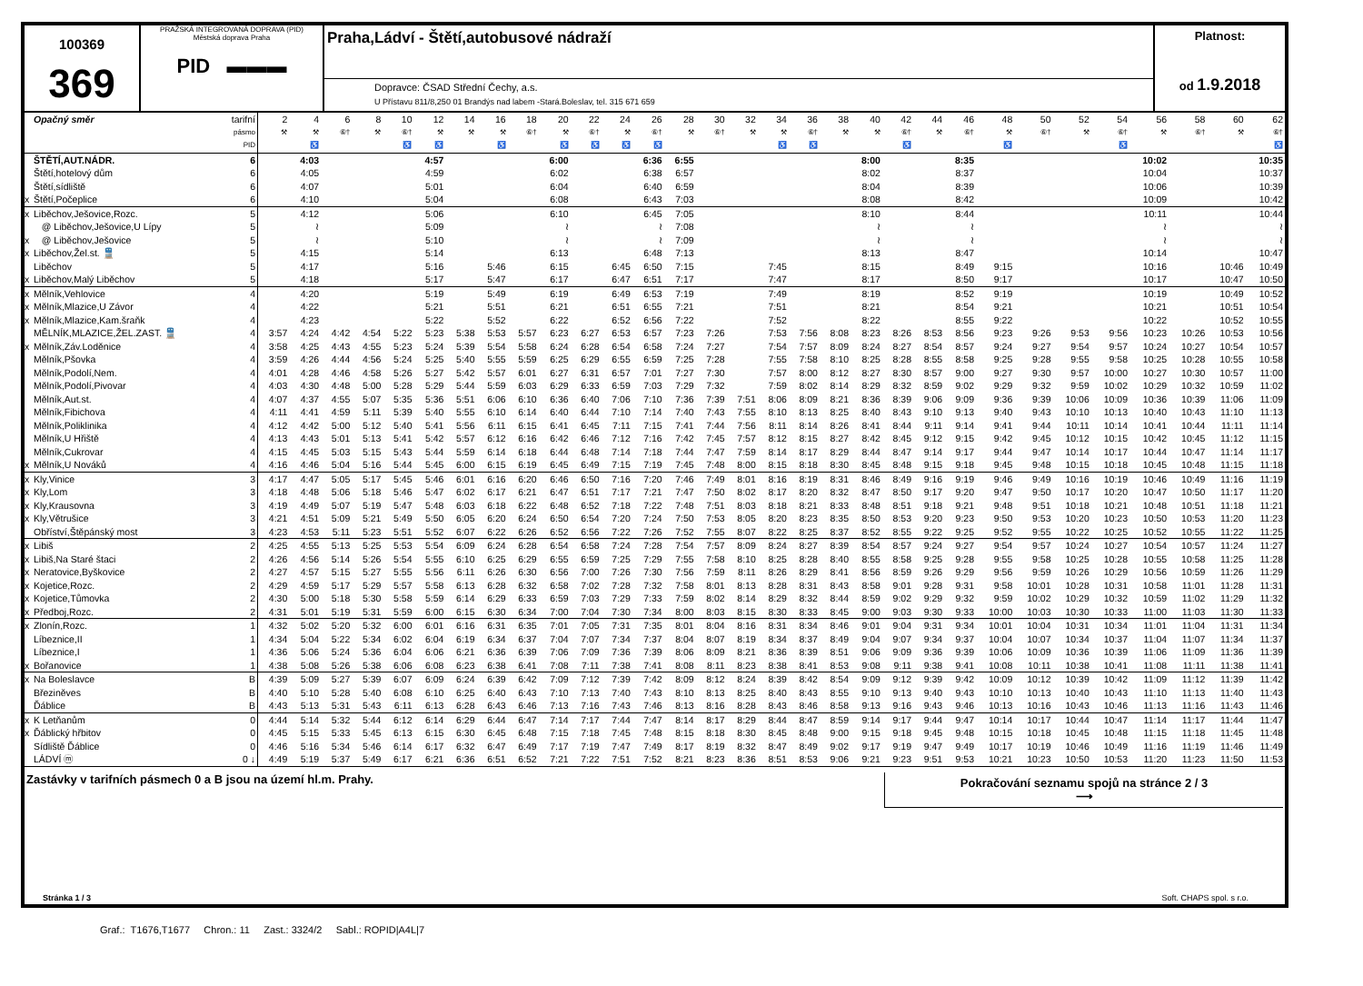100369
369
PRAŽSKÁ INTEGROVANÁ DOPRAVA (PID)
Městská doprava Praha
PID ▬▬▬
Praha,Ládví - Štětí,autobusové nádraží
Dopravce: ČSAD Střední Čechy, a.s.
U Přístavu 811/8,250 01 Brandýs nad labem -Stará.Boleslav, tel. 315 671 659
Platnost:
od 1.9.2018
| | Opačný směr | tarifní | 2 | 4 | 6 | 8 | 10 | 12 | 14 | 16 | 18 | 20 | 22 | 24 | 26 | 28 | 30 | 32 | 34 | 36 | 38 | 40 | 42 | 44 | 46 | 48 | 50 | 52 | 54 | 56 | 58 | 60 | 62 |
| | | pásmo | ⚒ | ⚒ | ⑥† | ⚒ | ⑥† | ⚒ | ⚒ | ⚒ | ⑥† | ⚒ | ⑥† | ⚒ | ⑥† | ⚒ | ⑥† | ⚒ | ⚒ | ⑥† | ⚒ | ⚒ | ⑥† | ⚒ | ⑥† | ⚒ | ⑥† | ⚒ | ⑥† | ⚒ | ⑥† | ⚒ | ⑥† |
| | | PID | | ♿ | | | ♿ | ♿ | | ♿ | | ♿ | ♿ | ♿ | ♿ | | | | ♿ | ♿ | | | ♿ | | | ♿ | | | ♿ | | | | ♿ |
| | ŠTĚTÍ,AUT.NÁDR. | 6 | | 4:03 | | | | 4:57 | | | | 6:00 | | | 6:36 | 6:55 | | | | | | 8:00 | | | 8:35 | | | | | 10:02 | | | 10:35 |
| | Štětí,hotelový dům | 6 | | 4:05 | | | | 4:59 | | | | 6:02 | | | 6:38 | 6:57 | | | | | | 8:02 | | | 8:37 | | | | | 10:04 | | | 10:37 |
| | Štětí,sídliště | 6 | | 4:07 | | | | 5:01 | | | | 6:04 | | | 6:40 | 6:59 | | | | | | 8:04 | | | 8:39 | | | | | 10:06 | | | 10:39 |
| x | Štětí,Počeplice | 6 | | 4:10 | | | | 5:04 | | | | 6:08 | | | 6:43 | 7:03 | | | | | | 8:08 | | | 8:42 | | | | | 10:09 | | | 10:42 |
| x | Liběchov,Ješovice,Rozc. | 5 | | 4:12 | | | | 5:06 | | | | 6:10 | | | 6:45 | 7:05 | | | | | | 8:10 | | | 8:44 | | | | | 10:11 | | | 10:44 |
| | @ Liběchov,Ješovice,U Lípy | 5 | | ≀ | | | | 5:09 | | | | ≀ | | | ≀ | 7:08 | | | | | | ≀ | | | ≀ | | | | | ≀ | | | ≀ |
| x | @ Liběchov,Ješovice | 5 | | ≀ | | | | 5:10 | | | | ≀ | | | ≀ | 7:09 | | | | | | ≀ | | | ≀ | | | | | ≀ | | | ≀ |
| x | Liběchov,Žel.st. 🚆 | 5 | | 4:15 | | | | 5:14 | | | | 6:13 | | | 6:48 | 7:13 | | | | | | 8:13 | | | 8:47 | | | | | 10:14 | | | 10:47 |
| | Liběchov | 5 | | 4:17 | | | | 5:16 | | 5:46 | | 6:15 | | 6:45 | 6:50 | 7:15 | | | 7:45 | | | 8:15 | | | 8:49 | 9:15 | | | | 10:16 | | 10:46 | 10:49 |
| x | Liběchov,Malý Liběchov | 5 | | 4:18 | | | | 5:17 | | 5:47 | | 6:17 | | 6:47 | 6:51 | 7:17 | | | 7:47 | | | 8:17 | | | 8:50 | 9:17 | | | | 10:17 | | 10:47 | 10:50 |
| x | Mělník,Vehlovice | 4 | | 4:20 | | | | 5:19 | | 5:49 | | 6:19 | | 6:49 | 6:53 | 7:19 | | | 7:49 | | | 8:19 | | | 8:52 | 9:19 | | | | 10:19 | | 10:49 | 10:52 |
| x | Mělník,Mlazice,U Závor | 4 | | 4:22 | | | | 5:21 | | 5:51 | | 6:21 | | 6:51 | 6:55 | 7:21 | | | 7:51 | | | 8:21 | | | 8:54 | 9:21 | | | | 10:21 | | 10:51 | 10:54 |
| x | Mělník,Mlazice,Kam.šraňk | 4 | | 4:23 | | | | 5:22 | | 5:52 | | 6:22 | | 6:52 | 6:56 | 7:22 | | | 7:52 | | | 8:22 | | | 8:55 | 9:22 | | | | 10:22 | | 10:52 | 10:55 |
| | MĚLNÍK,MLAZICE,ŽEL.ZAST. 🚆 | 4 | 3:57 | 4:24 | 4:42 | 4:54 | 5:22 | 5:23 | 5:38 | 5:53 | 5:57 | 6:23 | 6:27 | 6:53 | 6:57 | 7:23 | 7:26 | | 7:53 | 7:56 | 8:08 | 8:23 | 8:26 | 8:53 | 8:56 | 9:23 | 9:26 | 9:53 | 9:56 | 10:23 | 10:26 | 10:53 | 10:56 |
| x | Mělník,Záv.Loděnice | 4 | 3:58 | 4:25 | 4:43 | 4:55 | 5:23 | 5:24 | 5:39 | 5:54 | 5:58 | 6:24 | 6:28 | 6:54 | 6:58 | 7:24 | 7:27 | | 7:54 | 7:57 | 8:09 | 8:24 | 8:27 | 8:54 | 8:57 | 9:24 | 9:27 | 9:54 | 9:57 | 10:24 | 10:27 | 10:54 | 10:57 |
| | Mělník,Pšovka | 4 | 3:59 | 4:26 | 4:44 | 4:56 | 5:24 | 5:25 | 5:40 | 5:55 | 5:59 | 6:25 | 6:29 | 6:55 | 6:59 | 7:25 | 7:28 | | 7:55 | 7:58 | 8:10 | 8:25 | 8:28 | 8:55 | 8:58 | 9:25 | 9:28 | 9:55 | 9:58 | 10:25 | 10:28 | 10:55 | 10:58 |
| | Mělník,Podolí,Nem. | 4 | 4:01 | 4:28 | 4:46 | 4:58 | 5:26 | 5:27 | 5:42 | 5:57 | 6:01 | 6:27 | 6:31 | 6:57 | 7:01 | 7:27 | 7:30 | | 7:57 | 8:00 | 8:12 | 8:27 | 8:30 | 8:57 | 9:00 | 9:27 | 9:30 | 9:57 | 10:00 | 10:27 | 10:30 | 10:57 | 11:00 |
| | Mělník,Podolí,Pivovar | 4 | 4:03 | 4:30 | 4:48 | 5:00 | 5:28 | 5:29 | 5:44 | 5:59 | 6:03 | 6:29 | 6:33 | 6:59 | 7:03 | 7:29 | 7:32 | | 7:59 | 8:02 | 8:14 | 8:29 | 8:32 | 8:59 | 9:02 | 9:29 | 9:32 | 9:59 | 10:02 | 10:29 | 10:32 | 10:59 | 11:02 |
| | Mělník,Aut.st. | 4 | 4:07 | 4:37 | 4:55 | 5:07 | 5:35 | 5:36 | 5:51 | 6:06 | 6:10 | 6:36 | 6:40 | 7:06 | 7:10 | 7:36 | 7:39 | 7:51 | 8:06 | 8:09 | 8:21 | 8:36 | 8:39 | 9:06 | 9:09 | 9:36 | 9:39 | 10:06 | 10:09 | 10:36 | 10:39 | 11:06 | 11:09 |
| | Mělník,Fibichova | 4 | 4:11 | 4:41 | 4:59 | 5:11 | 5:39 | 5:40 | 5:55 | 6:10 | 6:14 | 6:40 | 6:44 | 7:10 | 7:14 | 7:40 | 7:43 | 7:55 | 8:10 | 8:13 | 8:25 | 8:40 | 8:43 | 9:10 | 9:13 | 9:40 | 9:43 | 10:10 | 10:13 | 10:40 | 10:43 | 11:10 | 11:13 |
| | Mělník,Poliklinika | 4 | 4:12 | 4:42 | 5:00 | 5:12 | 5:40 | 5:41 | 5:56 | 6:11 | 6:15 | 6:41 | 6:45 | 7:11 | 7:15 | 7:41 | 7:44 | 7:56 | 8:11 | 8:14 | 8:26 | 8:41 | 8:44 | 9:11 | 9:14 | 9:41 | 9:44 | 10:11 | 10:14 | 10:41 | 10:44 | 11:11 | 11:14 |
| | Mělník,U Hřiště | 4 | 4:13 | 4:43 | 5:01 | 5:13 | 5:41 | 5:42 | 5:57 | 6:12 | 6:16 | 6:42 | 6:46 | 7:12 | 7:16 | 7:42 | 7:45 | 7:57 | 8:12 | 8:15 | 8:27 | 8:42 | 8:45 | 9:12 | 9:15 | 9:42 | 9:45 | 10:12 | 10:15 | 10:42 | 10:45 | 11:12 | 11:15 |
| | Mělník,Cukrovar | 4 | 4:15 | 4:45 | 5:03 | 5:15 | 5:43 | 5:44 | 5:59 | 6:14 | 6:18 | 6:44 | 6:48 | 7:14 | 7:18 | 7:44 | 7:47 | 7:59 | 8:14 | 8:17 | 8:29 | 8:44 | 8:47 | 9:14 | 9:17 | 9:44 | 9:47 | 10:14 | 10:17 | 10:44 | 10:47 | 11:14 | 11:17 |
| x | Mělník,U Nováků | 4 | 4:16 | 4:46 | 5:04 | 5:16 | 5:44 | 5:45 | 6:00 | 6:15 | 6:19 | 6:45 | 6:49 | 7:15 | 7:19 | 7:45 | 7:48 | 8:00 | 8:15 | 8:18 | 8:30 | 8:45 | 8:48 | 9:15 | 9:18 | 9:45 | 9:48 | 10:15 | 10:18 | 10:45 | 10:48 | 11:15 | 11:18 |
| x | Kly,Vinice | 3 | 4:17 | 4:47 | 5:05 | 5:17 | 5:45 | 5:46 | 6:01 | 6:16 | 6:20 | 6:46 | 6:50 | 7:16 | 7:20 | 7:46 | 7:49 | 8:01 | 8:16 | 8:19 | 8:31 | 8:46 | 8:49 | 9:16 | 9:19 | 9:46 | 9:49 | 10:16 | 10:19 | 10:46 | 10:49 | 11:16 | 11:19 |
| x | Kly,Lom | 3 | 4:18 | 4:48 | 5:06 | 5:18 | 5:46 | 5:47 | 6:02 | 6:17 | 6:21 | 6:47 | 6:51 | 7:17 | 7:21 | 7:47 | 7:50 | 8:02 | 8:17 | 8:20 | 8:32 | 8:47 | 8:50 | 9:17 | 9:20 | 9:47 | 9:50 | 10:17 | 10:20 | 10:47 | 10:50 | 11:17 | 11:20 |
| x | Kly,Krausovna | 3 | 4:19 | 4:49 | 5:07 | 5:19 | 5:47 | 5:48 | 6:03 | 6:18 | 6:22 | 6:48 | 6:52 | 7:18 | 7:22 | 7:48 | 7:51 | 8:03 | 8:18 | 8:21 | 8:33 | 8:48 | 8:51 | 9:18 | 9:21 | 9:48 | 9:51 | 10:18 | 10:21 | 10:48 | 10:51 | 11:18 | 11:21 |
| x | Kly,Větrušice | 3 | 4:21 | 4:51 | 5:09 | 5:21 | 5:49 | 5:50 | 6:05 | 6:20 | 6:24 | 6:50 | 6:54 | 7:20 | 7:24 | 7:50 | 7:53 | 8:05 | 8:20 | 8:23 | 8:35 | 8:50 | 8:53 | 9:20 | 9:23 | 9:50 | 9:53 | 10:20 | 10:23 | 10:50 | 10:53 | 11:20 | 11:23 |
| | Obříství,Štěpánský most | 3 | 4:23 | 4:53 | 5:11 | 5:23 | 5:51 | 5:52 | 6:07 | 6:22 | 6:26 | 6:52 | 6:56 | 7:22 | 7:26 | 7:52 | 7:55 | 8:07 | 8:22 | 8:25 | 8:37 | 8:52 | 8:55 | 9:22 | 9:25 | 9:52 | 9:55 | 10:22 | 10:25 | 10:52 | 10:55 | 11:22 | 11:25 |
| x | Libiš | 2 | 4:25 | 4:55 | 5:13 | 5:25 | 5:53 | 5:54 | 6:09 | 6:24 | 6:28 | 6:54 | 6:58 | 7:24 | 7:28 | 7:54 | 7:57 | 8:09 | 8:24 | 8:27 | 8:39 | 8:54 | 8:57 | 9:24 | 9:27 | 9:54 | 9:57 | 10:24 | 10:27 | 10:54 | 10:57 | 11:24 | 11:27 |
| x | Libiš,Na Staré štaci | 2 | 4:26 | 4:56 | 5:14 | 5:26 | 5:54 | 5:55 | 6:10 | 6:25 | 6:29 | 6:55 | 6:59 | 7:25 | 7:29 | 7:55 | 7:58 | 8:10 | 8:25 | 8:28 | 8:40 | 8:55 | 8:58 | 9:25 | 9:28 | 9:55 | 9:58 | 10:25 | 10:28 | 10:55 | 10:58 | 11:25 | 11:28 |
| x | Neratovice,Byškovice | 2 | 4:27 | 4:57 | 5:15 | 5:27 | 5:55 | 5:56 | 6:11 | 6:26 | 6:30 | 6:56 | 7:00 | 7:26 | 7:30 | 7:56 | 7:59 | 8:11 | 8:26 | 8:29 | 8:41 | 8:56 | 8:59 | 9:26 | 9:29 | 9:56 | 9:59 | 10:26 | 10:29 | 10:56 | 10:59 | 11:26 | 11:29 |
| x | Kojetice,Rozc. | 2 | 4:29 | 4:59 | 5:17 | 5:29 | 5:57 | 5:58 | 6:13 | 6:28 | 6:32 | 6:58 | 7:02 | 7:28 | 7:32 | 7:58 | 8:01 | 8:13 | 8:28 | 8:31 | 8:43 | 8:58 | 9:01 | 9:28 | 9:31 | 9:58 | 10:01 | 10:28 | 10:31 | 10:58 | 11:01 | 11:28 | 11:31 |
| x | Kojetice,Tůmovka | 2 | 4:30 | 5:00 | 5:18 | 5:30 | 5:58 | 5:59 | 6:14 | 6:29 | 6:33 | 6:59 | 7:03 | 7:29 | 7:33 | 7:59 | 8:02 | 8:14 | 8:29 | 8:32 | 8:44 | 8:59 | 9:02 | 9:29 | 9:32 | 9:59 | 10:02 | 10:29 | 10:32 | 10:59 | 11:02 | 11:29 | 11:32 |
| x | Předboj,Rozc. | 2 | 4:31 | 5:01 | 5:19 | 5:31 | 5:59 | 6:00 | 6:15 | 6:30 | 6:34 | 7:00 | 7:04 | 7:30 | 7:34 | 8:00 | 8:03 | 8:15 | 8:30 | 8:33 | 8:45 | 9:00 | 9:03 | 9:30 | 9:33 | 10:00 | 10:03 | 10:30 | 10:33 | 11:00 | 11:03 | 11:30 | 11:33 |
| x | Zlonín,Rozc. | 1 | 4:32 | 5:02 | 5:20 | 5:32 | 6:00 | 6:01 | 6:16 | 6:31 | 6:35 | 7:01 | 7:05 | 7:31 | 7:35 | 8:01 | 8:04 | 8:16 | 8:31 | 8:34 | 8:46 | 9:01 | 9:04 | 9:31 | 9:34 | 10:01 | 10:04 | 10:31 | 10:34 | 11:01 | 11:04 | 11:31 | 11:34 |
| | Líbeznice,II | 1 | 4:34 | 5:04 | 5:22 | 5:34 | 6:02 | 6:04 | 6:19 | 6:34 | 6:37 | 7:04 | 7:07 | 7:34 | 7:37 | 8:04 | 8:07 | 8:19 | 8:34 | 8:37 | 8:49 | 9:04 | 9:07 | 9:34 | 9:37 | 10:04 | 10:07 | 10:34 | 10:37 | 11:04 | 11:07 | 11:34 | 11:37 |
| | Líbeznice,I | 1 | 4:36 | 5:06 | 5:24 | 5:36 | 6:04 | 6:06 | 6:21 | 6:36 | 6:39 | 7:06 | 7:09 | 7:36 | 7:39 | 8:06 | 8:09 | 8:21 | 8:36 | 8:39 | 8:51 | 9:06 | 9:09 | 9:36 | 9:39 | 10:06 | 10:09 | 10:36 | 10:39 | 11:06 | 11:09 | 11:36 | 11:39 |
| x | Bořanovice | 1 | 4:38 | 5:08 | 5:26 | 5:38 | 6:06 | 6:08 | 6:23 | 6:38 | 6:41 | 7:08 | 7:11 | 7:38 | 7:41 | 8:08 | 8:11 | 8:23 | 8:38 | 8:41 | 8:53 | 9:08 | 9:11 | 9:38 | 9:41 | 10:08 | 10:11 | 10:38 | 10:41 | 11:08 | 11:11 | 11:38 | 11:41 |
| x | Na Boleslavce | B | 4:39 | 5:09 | 5:27 | 5:39 | 6:07 | 6:09 | 6:24 | 6:39 | 6:42 | 7:09 | 7:12 | 7:39 | 7:42 | 8:09 | 8:12 | 8:24 | 8:39 | 8:42 | 8:54 | 9:09 | 9:12 | 9:39 | 9:42 | 10:09 | 10:12 | 10:39 | 10:42 | 11:09 | 11:12 | 11:39 | 11:42 |
| | Březiněves | B | 4:40 | 5:10 | 5:28 | 5:40 | 6:08 | 6:10 | 6:25 | 6:40 | 6:43 | 7:10 | 7:13 | 7:40 | 7:43 | 8:10 | 8:13 | 8:25 | 8:40 | 8:43 | 8:55 | 9:10 | 9:13 | 9:40 | 9:43 | 10:10 | 10:13 | 10:40 | 10:43 | 11:10 | 11:13 | 11:40 | 11:43 |
| | Ďáblice | B | 4:43 | 5:13 | 5:31 | 5:43 | 6:11 | 6:13 | 6:28 | 6:43 | 6:46 | 7:13 | 7:16 | 7:43 | 7:46 | 8:13 | 8:16 | 8:28 | 8:43 | 8:46 | 8:58 | 9:13 | 9:16 | 9:43 | 9:46 | 10:13 | 10:16 | 10:43 | 10:46 | 11:13 | 11:16 | 11:43 | 11:46 |
| x | K Letňanům | 0 | 4:44 | 5:14 | 5:32 | 5:44 | 6:12 | 6:14 | 6:29 | 6:44 | 6:47 | 7:14 | 7:17 | 7:44 | 7:47 | 8:14 | 8:17 | 8:29 | 8:44 | 8:47 | 8:59 | 9:14 | 9:17 | 9:44 | 9:47 | 10:14 | 10:17 | 10:44 | 10:47 | 11:14 | 11:17 | 11:44 | 11:47 |
| x | Ďáblický hřbitov | 0 | 4:45 | 5:15 | 5:33 | 5:45 | 6:13 | 6:15 | 6:30 | 6:45 | 6:48 | 7:15 | 7:18 | 7:45 | 7:48 | 8:15 | 8:18 | 8:30 | 8:45 | 8:48 | 9:00 | 9:15 | 9:18 | 9:45 | 9:48 | 10:15 | 10:18 | 10:45 | 10:48 | 11:15 | 11:18 | 11:45 | 11:48 |
| | Sídliště Ďáblice | 0 | 4:46 | 5:16 | 5:34 | 5:46 | 6:14 | 6:17 | 6:32 | 6:47 | 6:49 | 7:17 | 7:19 | 7:47 | 7:49 | 8:17 | 8:19 | 8:32 | 8:47 | 8:49 | 9:02 | 9:17 | 9:19 | 9:47 | 9:49 | 10:17 | 10:19 | 10:46 | 10:49 | 11:16 | 11:19 | 11:46 | 11:49 |
| | LÁDVÍ ⓜ | 0 ↓ | 4:49 | 5:19 | 5:37 | 5:49 | 6:17 | 6:21 | 6:36 | 6:51 | 6:52 | 7:21 | 7:22 | 7:51 | 7:52 | 8:21 | 8:23 | 8:36 | 8:51 | 8:53 | 9:06 | 9:21 | 9:23 | 9:51 | 9:53 | 10:21 | 10:23 | 10:50 | 10:53 | 11:20 | 11:23 | 11:50 | 11:53 |
Zastávky v tarifních pásmech 0 a B jsou na území hl.m. Prahy.
Pokračování seznamu spojů na stránce 2 / 3
⟶
Stránka 1 / 3 Soft. CHAPS spol. s r.o.
Graf.: T1676,T1677 Chron.: 11 Zast.: 3324/2 Sabl.: ROPID|A4L|7